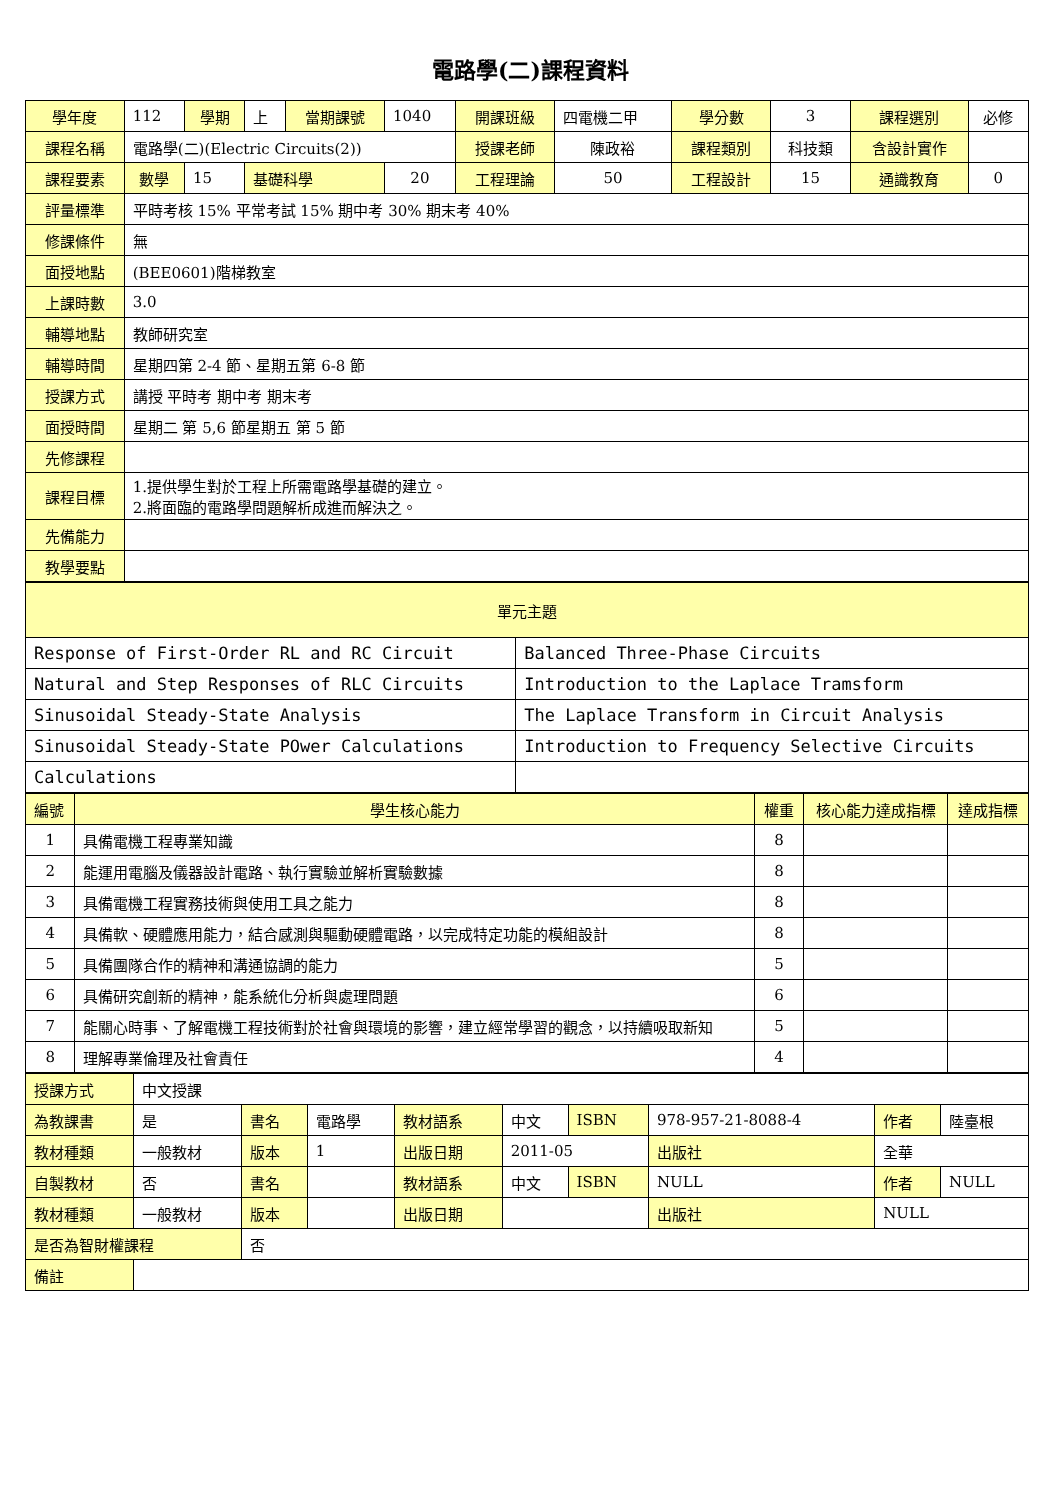電路學(二)課程資料
| 學年度 | 112 | 學期 | 上 | 當期課號 | 1040 | 開課班級 | 四電機二甲 | 學分數 | 3 | 課程選別 | 必修 |
| 課程名稱 | 電路學(二)(Electric Circuits(2)) | | | | | 授課老師 | 陳政裕 | 課程類別 | 科技類 | 含設計實作 | |
| 課程要素 | 數學 | 15 | 基礎科學 | | 20 | 工程理論 | 50 | 工程設計 | 15 | 通識教育 | 0 |
| 評量標準 | 平時考核 15% 平常考試 15% 期中考 30% 期末考 40% | | | | | | | | | | |
| 修課條件 | 無 | | | | | | | | | | |
| 面授地點 | (BEE0601)階梯教室 | | | | | | | | | | |
| 上課時數 | 3.0 | | | | | | | | | | |
| 輔導地點 | 教師研究室 | | | | | | | | | | |
| 輔導時間 | 星期四第 2-4 節、星期五第 6-8 節 | | | | | | | | | | |
| 授課方式 | 講授 平時考 期中考 期末考 | | | | | | | | | | |
| 面授時間 | 星期二 第 5,6 節星期五 第 5 節 | | | | | | | | | | |
| 先修課程 | | | | | | | | | | | |
| 課程目標 | 1.提供學生對於工程上所需電路學基礎的建立。 2.將面臨的電路學問題解析成進而解決之。 | | | | | | | | | | |
| 先備能力 | | | | | | | | | | | |
| 教學要點 | | | | | | | | | | | |
| 單元主題 | |
| --- | --- |
| Response of First-Order RL and RC Circuit | Balanced Three-Phase Circuits |
| Natural and Step Responses of RLC Circuits | Introduction to the Laplace Tramsform |
| Sinusoidal Steady-State Analysis | The Laplace Transform in Circuit Analysis |
| Sinusoidal Steady-State POwer Calculations | Introduction to Frequency Selective Circuits |
| Calculations | |
| 編號 | 學生核心能力 | 權重 | 核心能力達成指標 | 達成指標 |
| --- | --- | --- | --- | --- |
| 1 | 具備電機工程專業知識 | 8 | | |
| 2 | 能運用電腦及儀器設計電路、執行實驗並解析實驗數據 | 8 | | |
| 3 | 具備電機工程實務技術與使用工具之能力 | 8 | | |
| 4 | 具備軟、硬體應用能力，結合感測與驅動硬體電路，以完成特定功能的模組設計 | 8 | | |
| 5 | 具備團隊合作的精神和溝通協調的能力 | 5 | | |
| 6 | 具備研究創新的精神，能系統化分析與處理問題 | 6 | | |
| 7 | 能關心時事、了解電機工程技術對於社會與環境的影響，建立經常學習的觀念，以持續吸取新知 | 5 | | |
| 8 | 理解專業倫理及社會責任 | 4 | | |
| 授課方式 | 中文授課 | | | | | | | | | |
| 為教課書 | 是 | 書名 | 電路學 | 教材語系 | 中文 | ISBN | 978-957-21-8088-4 | | 作者 | 陸臺根 |
| 教材種類 | 一般教材 | 版本 | 1 | 出版日期 | 2011-05 | | | 出版社 | 全華 | |
| 自製教材 | 否 | 書名 | | 教材語系 | 中文 | ISBN | NULL | | 作者 | NULL |
| 教材種類 | 一般教材 | 版本 | | 出版日期 | | | | 出版社 | NULL | |
| 是否為智財權課程 | | 否 | | | | | | | | |
| 備註 | | | | | | | | | | |